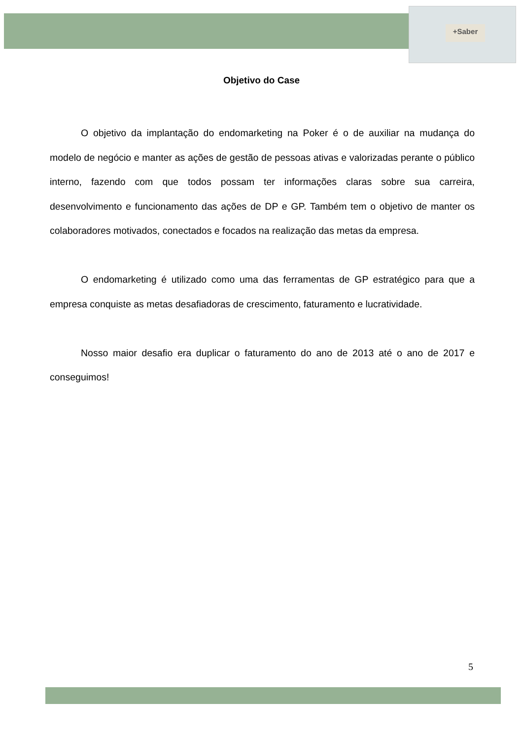+Saber
Objetivo do Case
O objetivo da implantação do endomarketing na Poker é o de auxiliar na mudança do modelo de negócio e manter as ações de gestão de pessoas ativas e valorizadas perante o público interno, fazendo com que todos possam ter informações claras sobre sua carreira, desenvolvimento e funcionamento das ações de DP e GP. Também tem o objetivo de manter os colaboradores motivados, conectados e focados na realização das metas da empresa.
O endomarketing é utilizado como uma das ferramentas de GP estratégico para que a empresa conquiste as metas desafiadoras de crescimento, faturamento e lucratividade.
Nosso maior desafio era duplicar o faturamento do ano de 2013 até o ano de 2017 e conseguimos!
5